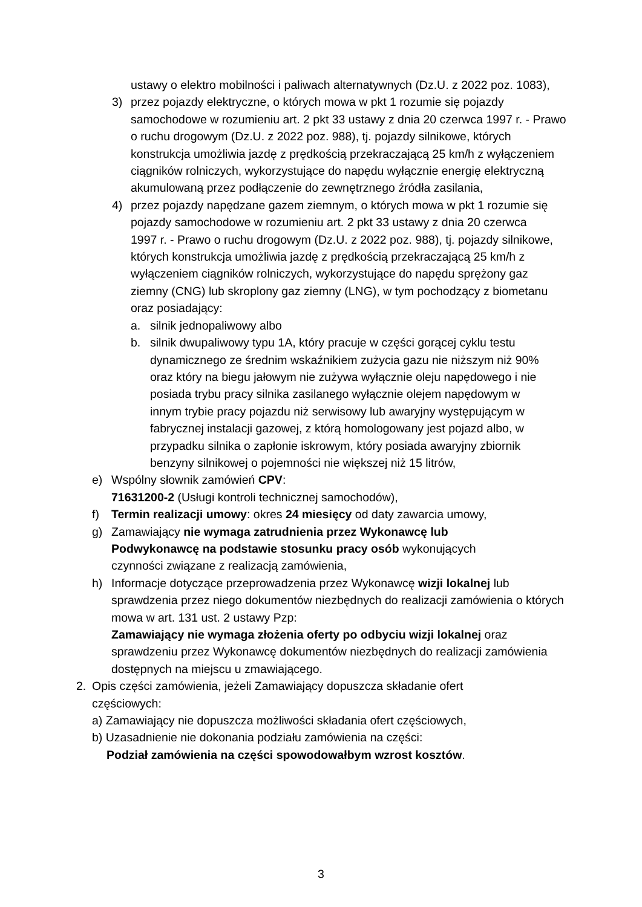ustawy o elektro mobilności i paliwach alternatywnych (Dz.U. z 2022 poz. 1083),
3) przez pojazdy elektryczne, o których mowa w pkt 1 rozumie się pojazdy samochodowe w rozumieniu art. 2 pkt 33 ustawy z dnia 20 czerwca 1997 r. - Prawo o ruchu drogowym (Dz.U. z 2022 poz. 988), tj. pojazdy silnikowe, których konstrukcja umożliwia jazdę z prędkością przekraczającą 25 km/h z wyłączeniem ciągników rolniczych, wykorzystujące do napędu wyłącznie energię elektryczną akumulowaną przez podłączenie do zewnętrznego źródła zasilania,
4) przez pojazdy napędzane gazem ziemnym, o których mowa w pkt 1 rozumie się pojazdy samochodowe w rozumieniu art. 2 pkt 33 ustawy z dnia 20 czerwca 1997 r. - Prawo o ruchu drogowym (Dz.U. z 2022 poz. 988), tj. pojazdy silnikowe, których konstrukcja umożliwia jazdę z prędkością przekraczającą 25 km/h z wyłączeniem ciągników rolniczych, wykorzystujące do napędu sprężony gaz ziemny (CNG) lub skroplony gaz ziemny (LNG), w tym pochodzący z biometanu oraz posiadający:
a. silnik jednopaliwowy albo
b. silnik dwupaliwowy typu 1A, który pracuje w części gorącej cyklu testu dynamicznego ze średnim wskaźnikiem zużycia gazu nie niższym niż 90% oraz który na biegu jałowym nie zużywa wyłącznie oleju napędowego i nie posiada trybu pracy silnika zasilanego wyłącznie olejem napędowym w innym trybie pracy pojazdu niż serwisowy lub awaryjny występującym w fabrycznej instalacji gazowej, z którą homologowany jest pojazd albo, w przypadku silnika o zapłonie iskrowym, który posiada awaryjny zbiornik benzyny silnikowej o pojemności nie większej niż 15 litrów,
e) Wspólny słownik zamówień CPV:
71631200-2 (Usługi kontroli technicznej samochodów),
f) Termin realizacji umowy: okres 24 miesięcy od daty zawarcia umowy,
g) Zamawiający nie wymaga zatrudnienia przez Wykonawcę lub Podwykonawcę na podstawie stosunku pracy osób wykonujących czynności związane z realizacją zamówienia,
h) Informacje dotyczące przeprowadzenia przez Wykonawcę wizji lokalnej lub sprawdzenia przez niego dokumentów niezbędnych do realizacji zamówienia o których mowa w art. 131 ust. 2 ustawy Pzp:
Zamawiający nie wymaga złożenia oferty po odbyciu wizji lokalnej oraz sprawdzeniu przez Wykonawcę dokumentów niezbędnych do realizacji zamówienia dostępnych na miejscu u zmawiającego.
2. Opis części zamówienia, jeżeli Zamawiający dopuszcza składanie ofert częściowych:
a) Zamawiający nie dopuszcza możliwości składania ofert częściowych,
b) Uzasadnienie nie dokonania podziału zamówienia na części:
Podział zamówienia na części spowodowałbym wzrost kosztów.
3